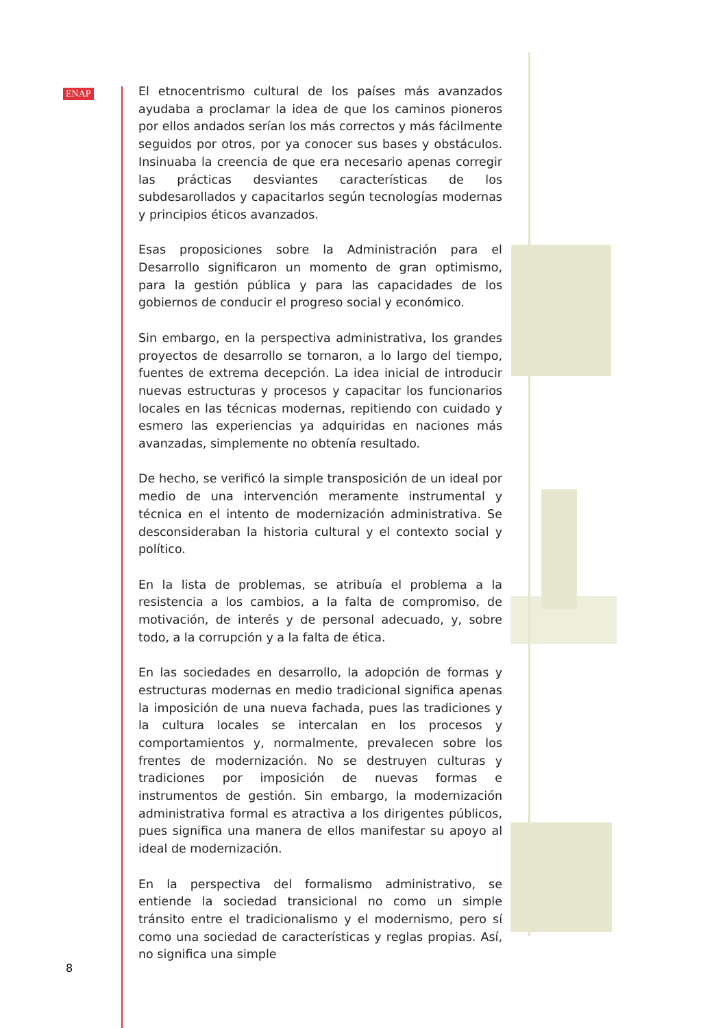ENAP
El etnocentrismo cultural de los países más avanzados ayudaba a proclamar la idea de que los caminos pioneros por ellos andados serían los más correctos y más fácilmente seguidos por otros, por ya conocer sus bases y obstáculos. Insinuaba la creencia de que era necesario apenas corregir las prácticas desviantes características de los subdesarollados y capacitarlos según tecnologías modernas y principios éticos avanzados.
Esas proposiciones sobre la Administración para el Desarrollo significaron un momento de gran optimismo, para la gestión pública y para las capacidades de los gobiernos de conducir el progreso social y económico.
Sin embargo, en la perspectiva administrativa, los grandes proyectos de desarrollo se tornaron, a lo largo del tiempo, fuentes de extrema decepción. La idea inicial de introducir nuevas estructuras y procesos y capacitar los funcionarios locales en las técnicas modernas, repitiendo con cuidado y esmero las experiencias ya adquiridas en naciones más avanzadas, simplemente no obtenía resultado.
De hecho, se verificó la simple transposición de un ideal por medio de una intervención meramente instrumental y técnica en el intento de modernización administrativa. Se desconsideraban la historia cultural y el contexto social y político.
En la lista de problemas, se atribuía el problema a la resistencia a los cambios, a la falta de compromiso, de motivación, de interés y de personal adecuado, y, sobre todo, a la corrupción y a la falta de ética.
En las sociedades en desarrollo, la adopción de formas y estructuras modernas en medio tradicional significa apenas la imposición de una nueva fachada, pues las tradiciones y la cultura locales se intercalan en los procesos y comportamientos y, normalmente, prevalecen sobre los frentes de modernización. No se destruyen culturas y tradiciones por imposición de nuevas formas e instrumentos de gestión. Sin embargo, la modernización administrativa formal es atractiva a los dirigentes públicos, pues significa una manera de ellos manifestar su apoyo al ideal de modernización.
En la perspectiva del formalismo administrativo, se entiende la sociedad transicional no como un simple tránsito entre el tradicionalismo y el modernismo, pero sí como una sociedad de características y reglas propias. Así, no significa una simple
8